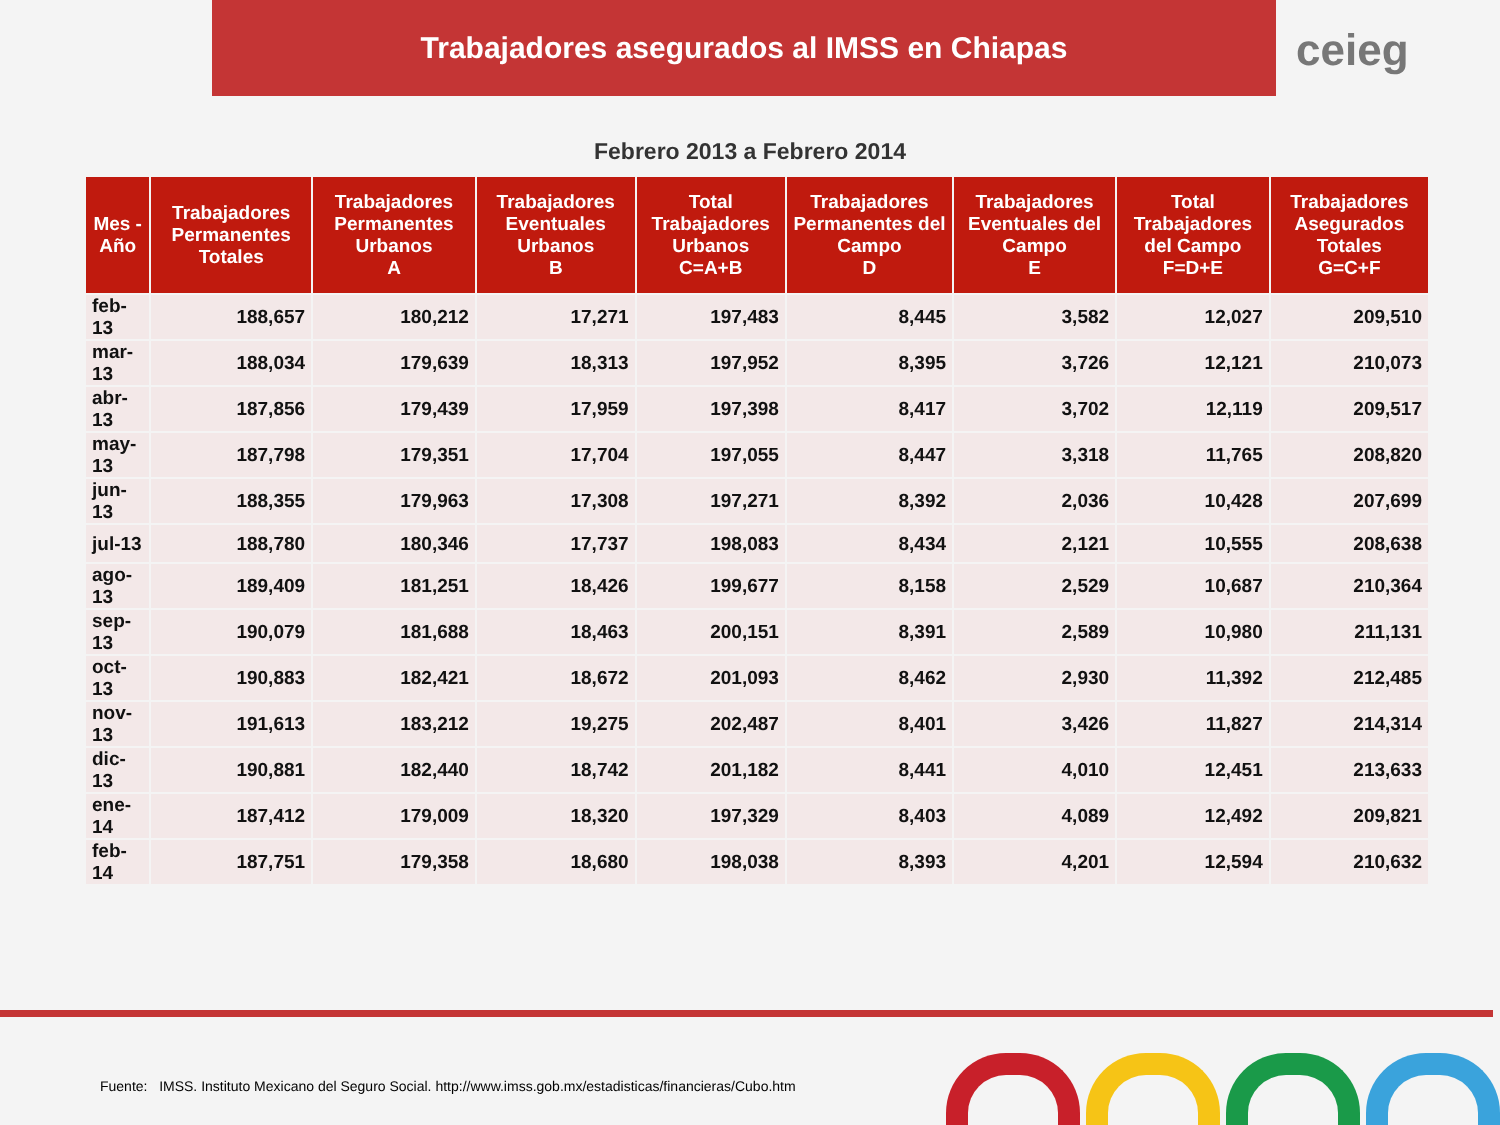Trabajadores asegurados al IMSS en Chiapas
ceieg
Febrero 2013 a Febrero 2014
| Mes - Año | Trabajadores Permanentes Totales | Trabajadores Permanentes Urbanos A | Trabajadores Eventuales Urbanos B | Total Trabajadores Urbanos C=A+B | Trabajadores Permanentes del Campo D | Trabajadores Eventuales del Campo E | Total Trabajadores del Campo F=D+E | Trabajadores Asegurados Totales G=C+F |
| --- | --- | --- | --- | --- | --- | --- | --- | --- |
| feb-13 | 188,657 | 180,212 | 17,271 | 197,483 | 8,445 | 3,582 | 12,027 | 209,510 |
| mar-13 | 188,034 | 179,639 | 18,313 | 197,952 | 8,395 | 3,726 | 12,121 | 210,073 |
| abr-13 | 187,856 | 179,439 | 17,959 | 197,398 | 8,417 | 3,702 | 12,119 | 209,517 |
| may-13 | 187,798 | 179,351 | 17,704 | 197,055 | 8,447 | 3,318 | 11,765 | 208,820 |
| jun-13 | 188,355 | 179,963 | 17,308 | 197,271 | 8,392 | 2,036 | 10,428 | 207,699 |
| jul-13 | 188,780 | 180,346 | 17,737 | 198,083 | 8,434 | 2,121 | 10,555 | 208,638 |
| ago-13 | 189,409 | 181,251 | 18,426 | 199,677 | 8,158 | 2,529 | 10,687 | 210,364 |
| sep-13 | 190,079 | 181,688 | 18,463 | 200,151 | 8,391 | 2,589 | 10,980 | 211,131 |
| oct-13 | 190,883 | 182,421 | 18,672 | 201,093 | 8,462 | 2,930 | 11,392 | 212,485 |
| nov-13 | 191,613 | 183,212 | 19,275 | 202,487 | 8,401 | 3,426 | 11,827 | 214,314 |
| dic-13 | 190,881 | 182,440 | 18,742 | 201,182 | 8,441 | 4,010 | 12,451 | 213,633 |
| ene-14 | 187,412 | 179,009 | 18,320 | 197,329 | 8,403 | 4,089 | 12,492 | 209,821 |
| feb-14 | 187,751 | 179,358 | 18,680 | 198,038 | 8,393 | 4,201 | 12,594 | 210,632 |
Fuente: IMSS. Instituto Mexicano del Seguro Social. http://www.imss.gob.mx/estadisticas/financieras/Cubo.htm